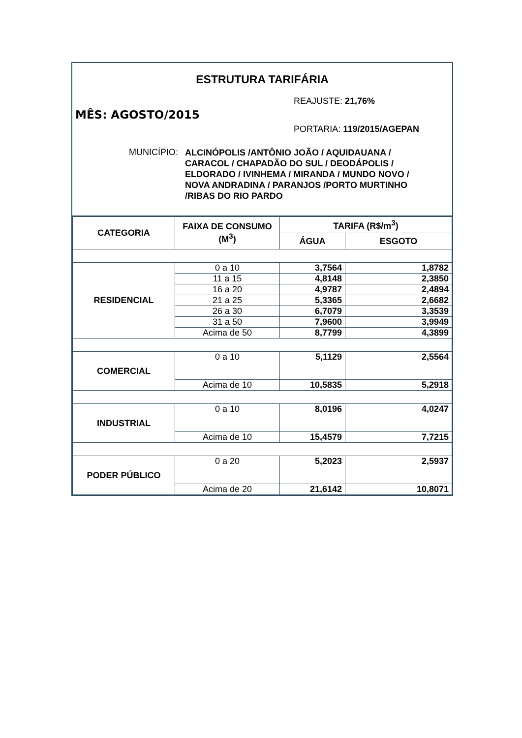ESTRUTURA TARIFÁRIA
REAJUSTE: 21,76%
MÊS: AGOSTO/2015
PORTARIA: 119/2015/AGEPAN
MUNICÍPIO:
ALCINÓPOLIS /ANTÔNIO JOÃO / AQUIDAUANA /
CARACOL / CHAPADÃO DO SUL / DEODÁPOLIS /
ELDORADO / IVINHEMA / MIRANDA / MUNDO NOVO /
NOVA ANDRADINA / PARANJOS /PORTO MURTINHO
/RIBAS DO RIO PARDO
| CATEGORIA | FAIXA DE CONSUMO (M<sup>3</sup>) | TARIFA (R$/m<sup>3</sup>) | |
| --- | --- | --- | --- |
| | | ÁGUA | ESGOTO |
| RESIDENCIAL | 0 a 10 | 3,7564 | 1,8782 |
| | 11 a 15 | 4,8148 | 2,3850 |
| | 16 a 20 | 4,9787 | 2,4894 |
| | 21 a 25 | 5,3365 | 2,6682 |
| | 26 a 30 | 6,7079 | 3,3539 |
| | 31 a 50 | 7,9600 | 3,9949 |
| | Acima de 50 | 8,7799 | 4,3899 |
| COMERCIAL | 0 a 10 | 5,1129 | 2,5564 |
| | Acima de 10 | 10,5835 | 5,2918 |
| INDUSTRIAL | 0 a 10 | 8,0196 | 4,0247 |
| | Acima de 10 | 15,4579 | 7,7215 |
| PODER PÚBLICO | 0 a 20 | 5,2023 | 2,5937 |
| | Acima de 20 | 21,6142 | 10,8071 |